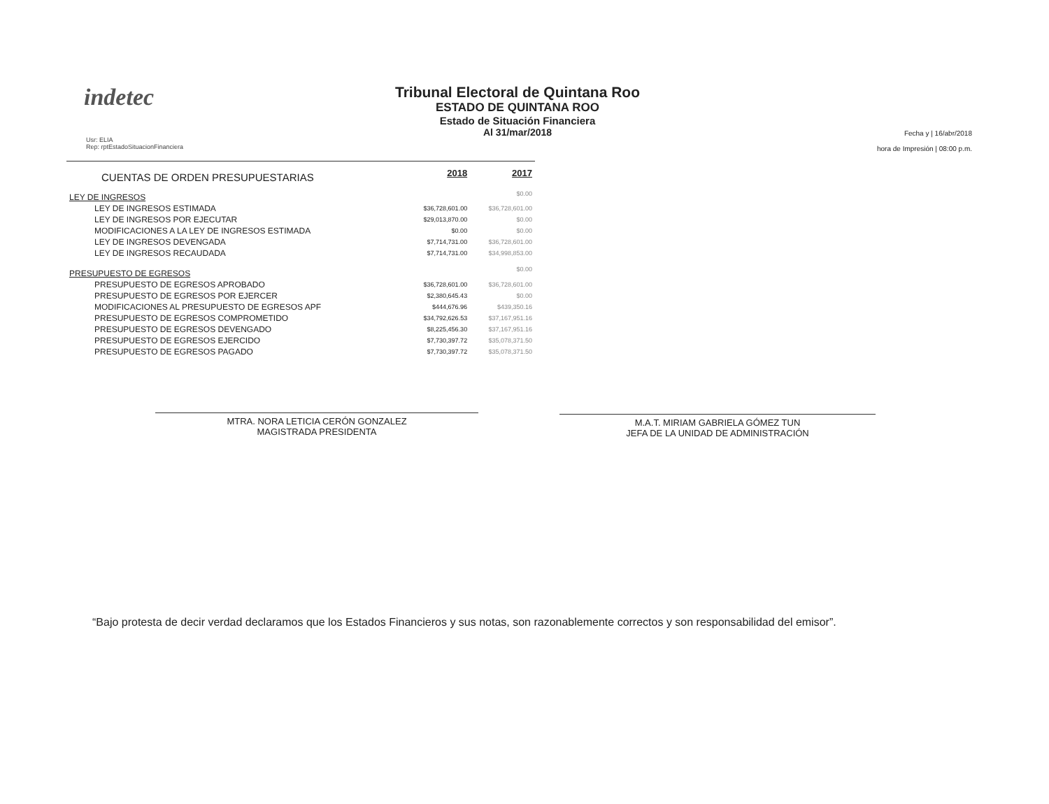indetec
Tribunal Electoral de Quintana Roo
ESTADO DE QUINTANA ROO
Estado de Situación Financiera
Al 31/mar/2018
Usr: ELIA
Rep: rptEstadoSituacionFinanciera
Fecha y | 16/abr/2018
hora de Impresión | 08:00 p.m.
| CUENTAS DE ORDEN PRESUPUESTARIAS | 2018 | 2017 |
| LEY DE INGRESOS | | $0.00 |
| LEY DE INGRESOS ESTIMADA | $36,728,601.00 | $36,728,601.00 |
| LEY DE INGRESOS POR EJECUTAR | $29,013,870.00 | $0.00 |
| MODIFICACIONES A LA LEY DE INGRESOS ESTIMADA | $0.00 | $0.00 |
| LEY DE INGRESOS DEVENGADA | $7,714,731.00 | $36,728,601.00 |
| LEY DE INGRESOS RECAUDADA | $7,714,731.00 | $34,998,853.00 |
| PRESUPUESTO DE EGRESOS | | $0.00 |
| PRESUPUESTO DE EGRESOS APROBADO | $36,728,601.00 | $36,728,601.00 |
| PRESUPUESTO DE EGRESOS POR EJERCER | $2,380,645.43 | $0.00 |
| MODIFICACIONES AL PRESUPUESTO DE EGRESOS APF | $444,676.96 | $439,350.16 |
| PRESUPUESTO DE EGRESOS COMPROMETIDO | $34,792,626.53 | $37,167,951.16 |
| PRESUPUESTO DE EGRESOS DEVENGADO | $8,225,456.30 | $37,167,951.16 |
| PRESUPUESTO DE EGRESOS EJERCIDO | $7,730,397.72 | $35,078,371.50 |
| PRESUPUESTO DE EGRESOS PAGADO | $7,730,397.72 | $35,078,371.50 |
MTRA. NORA LETICIA CERÓN GONZALEZ
MAGISTRADA PRESIDENTA
M.A.T. MIRIAM GABRIELA GÓMEZ TUN
JEFA DE LA UNIDAD DE ADMINISTRACIÓN
“Bajo protesta de decir verdad declaramos que los Estados Financieros y sus notas, son razonablemente correctos y son responsabilidad del emisor”.